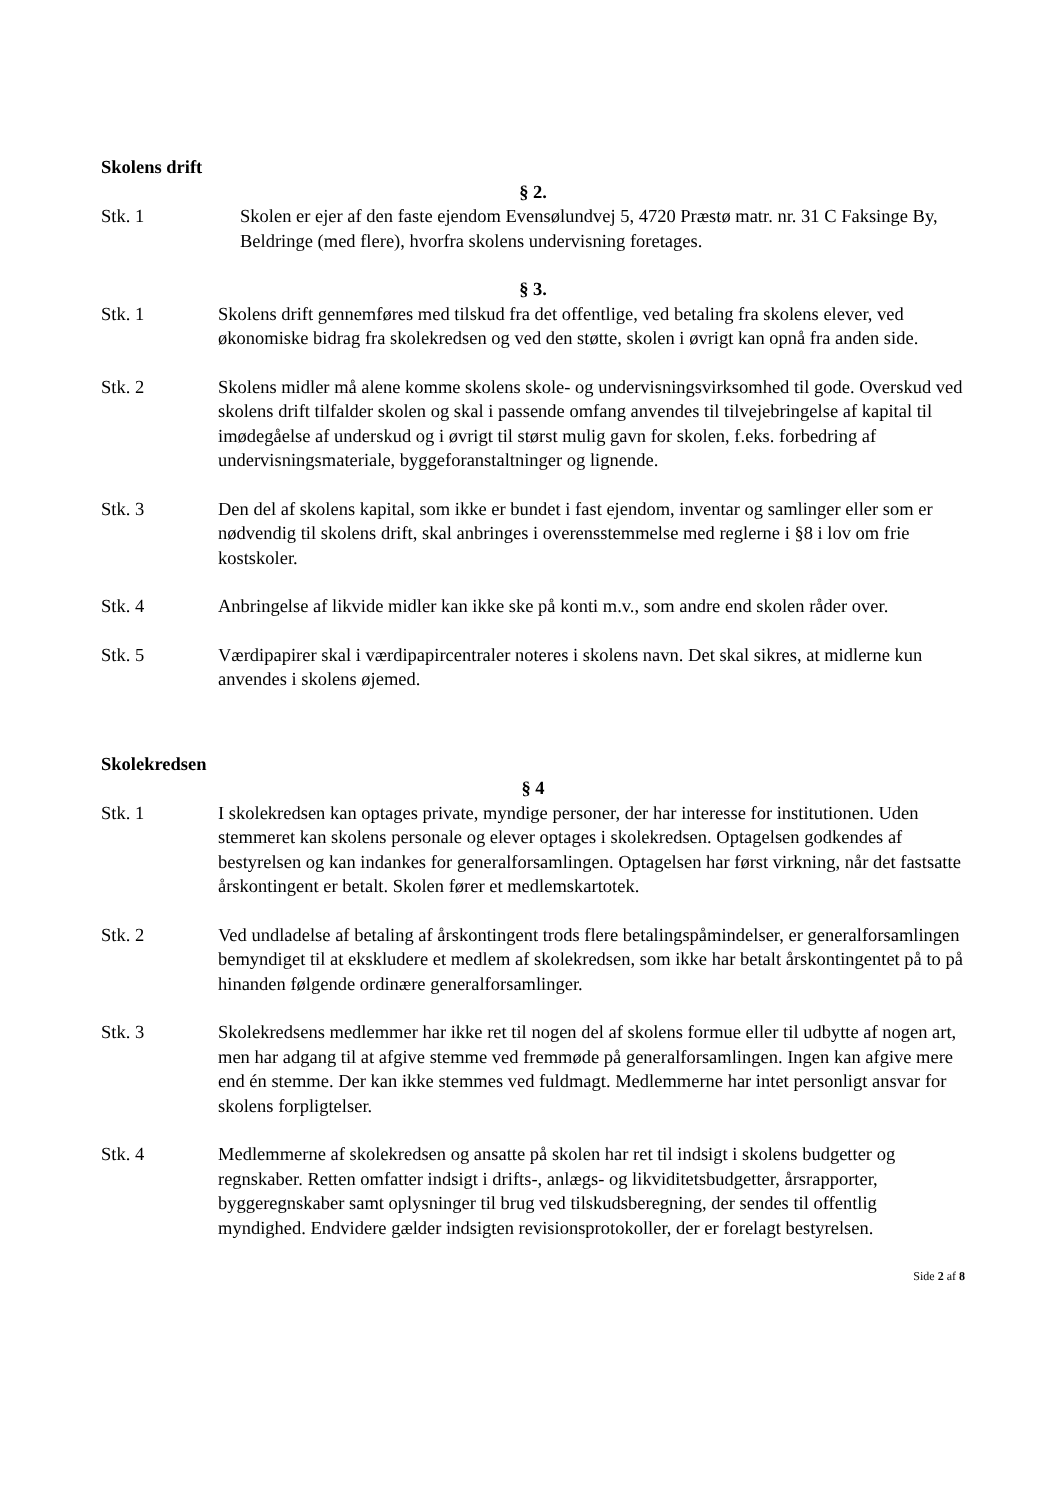Skolens drift
§ 2.
Stk. 1 Skolen er ejer af den faste ejendom Evensølundvej 5, 4720 Præstø matr. nr. 31 C Faksinge By, Beldringe (med flere), hvorfra skolens undervisning foretages.
§ 3.
Stk. 1 Skolens drift gennemføres med tilskud fra det offentlige, ved betaling fra skolens elever, ved økonomiske bidrag fra skolekredsen og ved den støtte, skolen i øvrigt kan opnå fra anden side.
Stk. 2 Skolens midler må alene komme skolens skole- og undervisningsvirksomhed til gode. Overskud ved skolens drift tilfalder skolen og skal i passende omfang anvendes til tilvejebringelse af kapital til imødegåelse af underskud og i øvrigt til størst mulig gavn for skolen, f.eks. forbedring af undervisningsmateriale, byggeforanstaltninger og lignende.
Stk. 3 Den del af skolens kapital, som ikke er bundet i fast ejendom, inventar og samlinger eller som er nødvendig til skolens drift, skal anbringes i overensstemmelse med reglerne i §8 i lov om frie kostskoler.
Stk. 4 Anbringelse af likvide midler kan ikke ske på konti m.v., som andre end skolen råder over.
Stk. 5 Værdipapirer skal i værdipapircentraler noteres i skolens navn. Det skal sikres, at midlerne kun anvendes i skolens øjemed.
Skolekredsen
§ 4
Stk. 1 I skolekredsen kan optages private, myndige personer, der har interesse for institutionen. Uden stemmeret kan skolens personale og elever optages i skolekredsen. Optagelsen godkendes af bestyrelsen og kan indankes for generalforsamlingen. Optagelsen har først virkning, når det fastsatte årskontingent er betalt. Skolen fører et medlemskartotek.
Stk. 2 Ved undladelse af betaling af årskontingent trods flere betalingspåmindelser, er generalforsamlingen bemyndiget til at ekskludere et medlem af skolekredsen, som ikke har betalt årskontingentet på to på hinanden følgende ordinære generalforsamlinger.
Stk. 3 Skolekredsens medlemmer har ikke ret til nogen del af skolens formue eller til udbytte af nogen art, men har adgang til at afgive stemme ved fremmøde på generalforsamlingen. Ingen kan afgive mere end én stemme. Der kan ikke stemmes ved fuldmagt. Medlemmerne har intet personligt ansvar for skolens forpligtelser.
Stk. 4 Medlemmerne af skolekredsen og ansatte på skolen har ret til indsigt i skolens budgetter og regnskaber. Retten omfatter indsigt i drifts-, anlægs- og likviditetsbudgetter, årsrapporter, byggeregnskaber samt oplysninger til brug ved tilskudsberegning, der sendes til offentlig myndighed. Endvidere gælder indsigten revisionsprotokoller, der er forelagt bestyrelsen.
Side 2 af 8